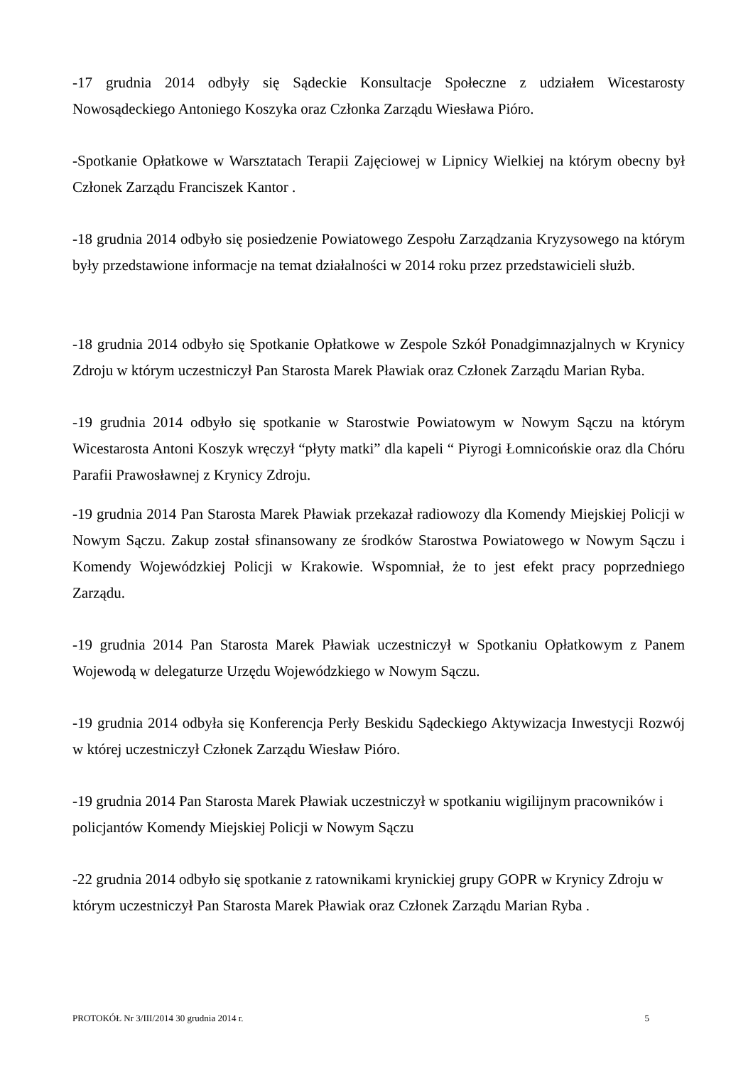-17 grudnia 2014 odbyły się Sądeckie Konsultacje Społeczne z udziałem Wicestarosty Nowosądeckiego Antoniego Koszyka oraz Członka Zarządu Wiesława Pióro.
-Spotkanie Opłatkowe w Warsztatach Terapii Zajęciowej w Lipnicy Wielkiej na którym obecny był Członek Zarządu Franciszek Kantor .
-18 grudnia 2014 odbyło się posiedzenie Powiatowego Zespołu Zarządzania Kryzysowego na którym były przedstawione informacje na temat działalności w 2014 roku przez przedstawicieli służb.
-18 grudnia 2014 odbyło się Spotkanie Opłatkowe w Zespole Szkół Ponadgimnazjalnych w Krynicy Zdroju w którym uczestniczył Pan Starosta Marek Pławiak oraz Członek Zarządu Marian Ryba.
-19 grudnia 2014 odbyło się spotkanie w Starostwie Powiatowym w Nowym Sączu na którym Wicestarosta Antoni Koszyk wręczył “płyty matki” dla kapeli “ Piyrogi Łomnicońskie oraz dla Chóru Parafii Prawosławnej z Krynicy Zdroju.
-19 grudnia 2014 Pan Starosta Marek Pławiak przekazał radiowozy dla Komendy Miejskiej Policji w Nowym Sączu. Zakup został sfinansowany ze środków Starostwa Powiatowego w Nowym Sączu i Komendy Wojewódzkiej Policji w Krakowie. Wspomniał, że to jest efekt pracy poprzedniego Zarządu.
-19 grudnia 2014 Pan Starosta Marek Pławiak uczestniczył w Spotkaniu Opłatkowym z Panem Wojewodą w delegaturze Urzędu Wojewódzkiego w Nowym Sączu.
-19 grudnia 2014 odbyła się Konferencja Perły Beskidu Sądeckiego Aktywizacja Inwestycji Rozwój w której uczestniczył Członek Zarządu Wiesław Pióro.
-19 grudnia 2014 Pan Starosta Marek Pławiak uczestniczył w spotkaniu wigilijnym pracowników i policjantów Komendy Miejskiej Policji w Nowym Sączu
-22 grudnia 2014 odbyło się spotkanie z ratownikami krynickiej grupy GOPR w Krynicy Zdroju w którym uczestniczył Pan Starosta Marek Pławiak oraz Członek Zarządu Marian Ryba .
PROTOKÓŁ Nr 3/III/2014 30 grudnia 2014 r. 5